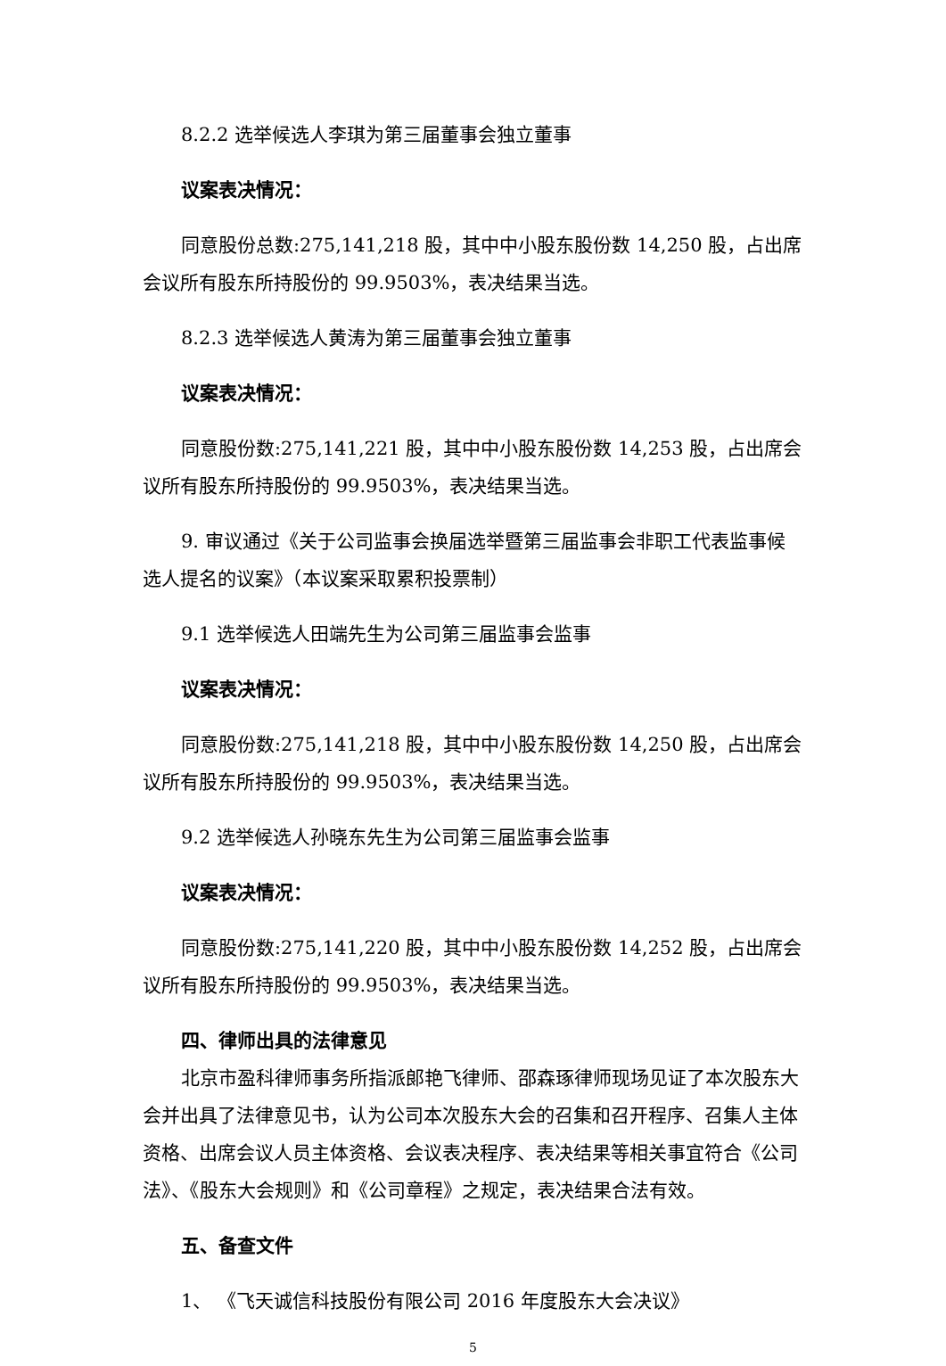8.2.2 选举候选人李琪为第三届董事会独立董事
议案表决情况：
同意股份总数:275,141,218 股，其中中小股东股份数 14,250 股，占出席会议所有股东所持股份的 99.9503%，表决结果当选。
8.2.3 选举候选人黄涛为第三届董事会独立董事
议案表决情况：
同意股份数:275,141,221 股，其中中小股东股份数 14,253 股，占出席会议所有股东所持股份的 99.9503%，表决结果当选。
9. 审议通过《关于公司监事会换届选举暨第三届监事会非职工代表监事候选人提名的议案》（本议案采取累积投票制）
9.1 选举候选人田端先生为公司第三届监事会监事
议案表决情况：
同意股份数:275,141,218 股，其中中小股东股份数 14,250 股，占出席会议所有股东所持股份的 99.9503%，表决结果当选。
9.2 选举候选人孙晓东先生为公司第三届监事会监事
议案表决情况：
同意股份数:275,141,220 股，其中中小股东股份数 14,252 股，占出席会议所有股东所持股份的 99.9503%，表决结果当选。
四、律师出具的法律意见
北京市盈科律师事务所指派郎艳飞律师、邵森琢律师现场见证了本次股东大会并出具了法律意见书，认为公司本次股东大会的召集和召开程序、召集人主体资格、出席会议人员主体资格、会议表决程序、表决结果等相关事宜符合《公司法》、《股东大会规则》和《公司章程》之规定，表决结果合法有效。
五、备查文件
1、 《飞天诚信科技股份有限公司 2016 年度股东大会决议》
5